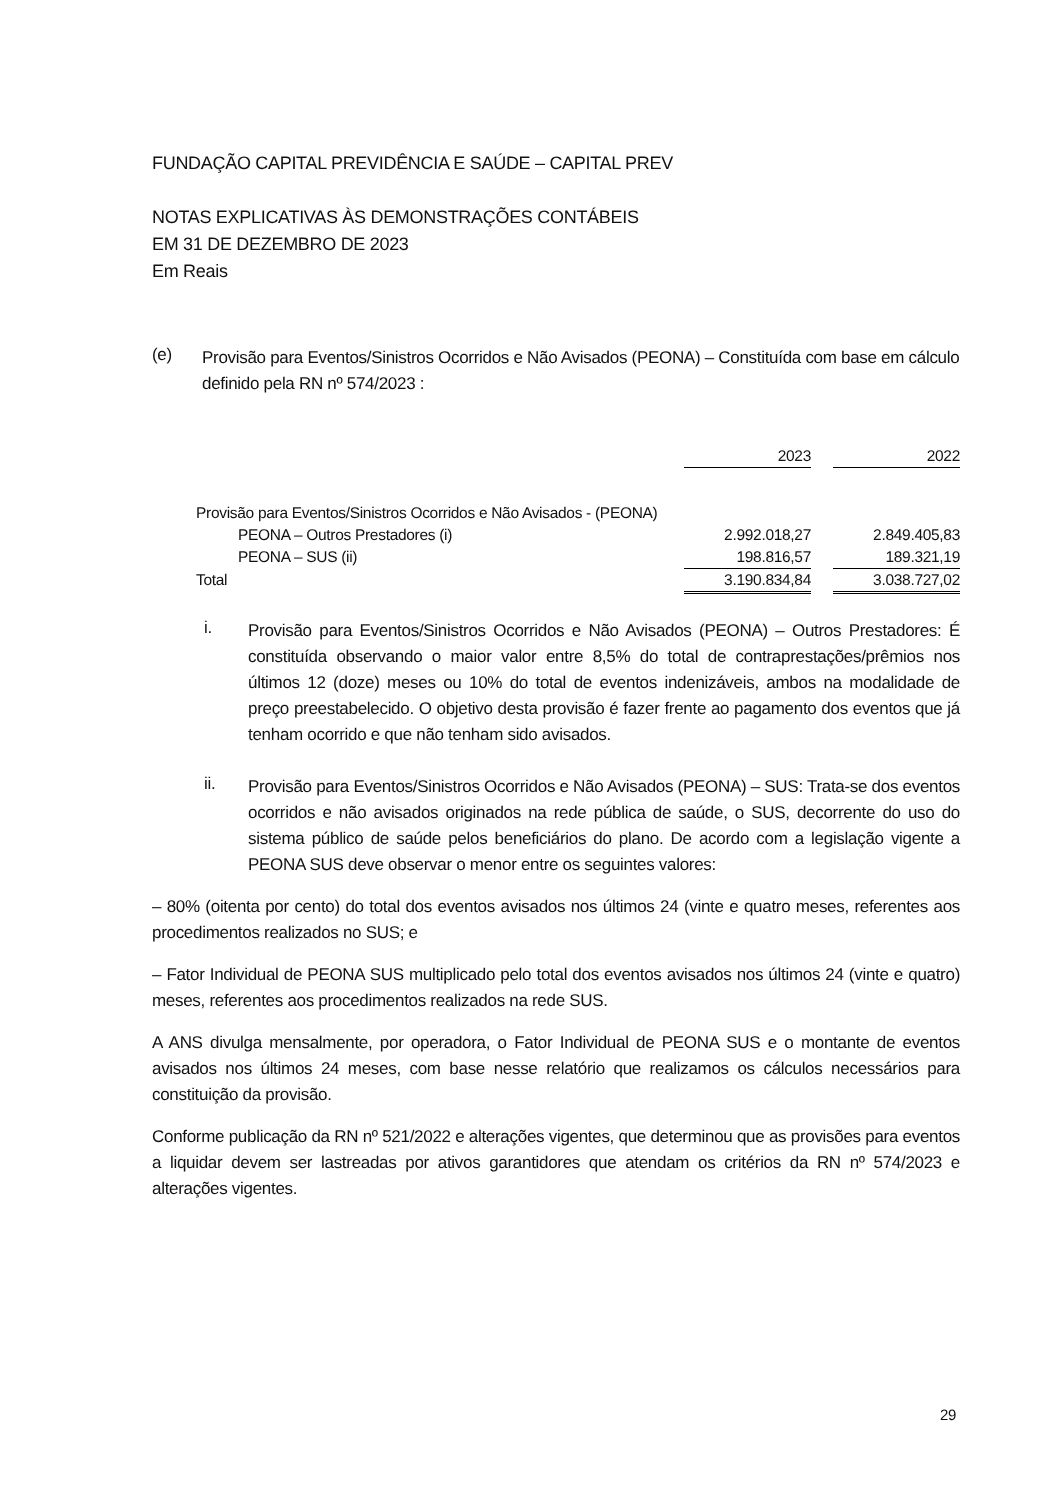FUNDAÇÃO CAPITAL PREVIDÊNCIA E SAÚDE – CAPITAL PREV
NOTAS EXPLICATIVAS ÀS DEMONSTRAÇÕES CONTÁBEIS
EM 31 DE DEZEMBRO DE 2023
Em Reais
(e)
Provisão para Eventos/Sinistros Ocorridos e Não Avisados (PEONA) – Constituída com base em cálculo definido pela RN nº 574/2023 :
| | 2023 | | 2022 |
| Provisão para Eventos/Sinistros Ocorridos e Não Avisados - (PEONA) | | | |
| PEONA – Outros Prestadores (i) | 2.992.018,27 | | 2.849.405,83 |
| PEONA – SUS (ii) | 198.816,57 | | 189.321,19 |
| Total | 3.190.834,84 | | 3.038.727,02 |
i.
Provisão para Eventos/Sinistros Ocorridos e Não Avisados (PEONA) – Outros Prestadores: É constituída observando o maior valor entre 8,5% do total de contraprestações/prêmios nos últimos 12 (doze) meses ou 10% do total de eventos indenizáveis, ambos na modalidade de preço preestabelecido. O objetivo desta provisão é fazer frente ao pagamento dos eventos que já tenham ocorrido e que não tenham sido avisados.
ii.
Provisão para Eventos/Sinistros Ocorridos e Não Avisados (PEONA) – SUS: Trata-se dos eventos ocorridos e não avisados originados na rede pública de saúde, o SUS, decorrente do uso do sistema público de saúde pelos beneficiários do plano. De acordo com a legislação vigente a PEONA SUS deve observar o menor entre os seguintes valores:
– 80% (oitenta por cento) do total dos eventos avisados nos últimos 24 (vinte e quatro meses, referentes aos procedimentos realizados no SUS; e
– Fator Individual de PEONA SUS multiplicado pelo total dos eventos avisados nos últimos 24 (vinte e quatro) meses, referentes aos procedimentos realizados na rede SUS.
A ANS divulga mensalmente, por operadora, o Fator Individual de PEONA SUS e o montante de eventos avisados nos últimos 24 meses, com base nesse relatório que realizamos os cálculos necessários para constituição da provisão.
Conforme publicação da RN nº 521/2022 e alterações vigentes, que determinou que as provisões para eventos a liquidar devem ser lastreadas por ativos garantidores que atendam os critérios da RN nº 574/2023 e alterações vigentes.
29